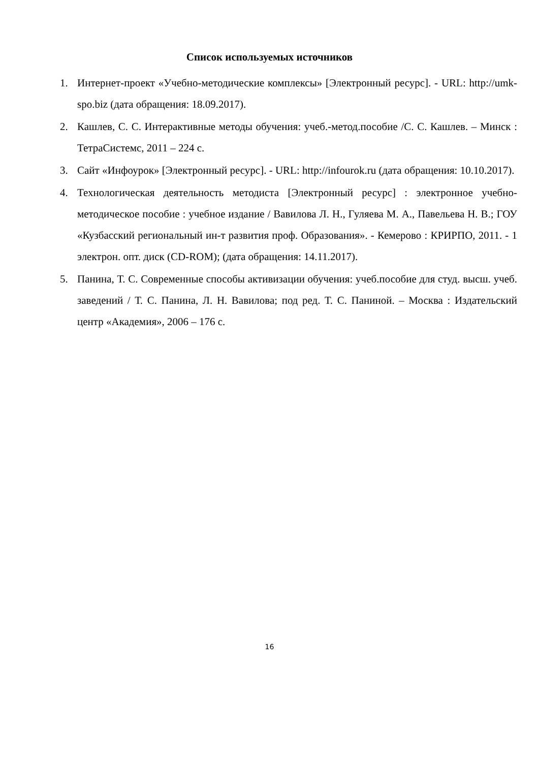Список используемых источников
1. Интернет-проект «Учебно-методические комплексы» [Электронный ресурс]. - URL: http://umk-spo.biz (дата обращения: 18.09.2017).
2. Кашлев, С. С. Интерактивные методы обучения: учеб.-метод.пособие /С. С. Кашлев. – Минск : ТетраСистемс, 2011 – 224 с.
3. Сайт «Инфоурок» [Электронный ресурс]. - URL: http://infourok.ru (дата обращения: 10.10.2017).
4. Технологическая деятельность методиста [Электронный ресурс] : электронное учебно-методическое пособие : учебное издание / Вавилова Л. Н., Гуляева М. А., Павельева Н. В.; ГОУ «Кузбасский региональный ин-т развития проф. Образования». - Кемерово : КРИРПО, 2011. - 1 электрон. опт. диск (CD-ROM); (дата обращения: 14.11.2017).
5. Панина, Т. С. Современные способы активизации обучения: учеб.пособие для студ. высш. учеб. заведений / Т. С. Панина, Л. Н. Вавилова; под ред. Т. С. Паниной. – Москва : Издательский центр «Академия», 2006 – 176 с.
16